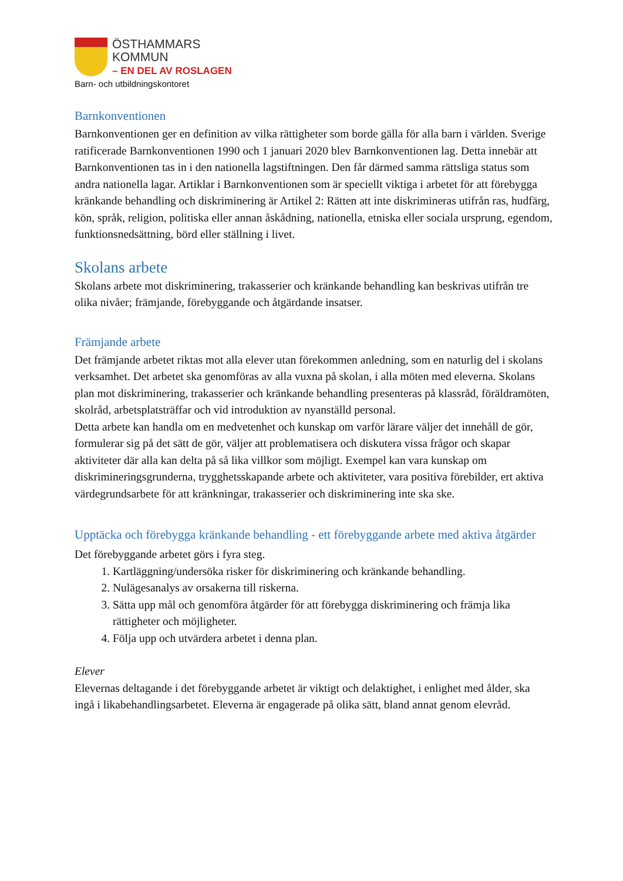ÖSTHAMMARS
KOMMUN
– EN DEL AV ROSLAGEN
Barn- och utbildningskontoret
Barnkonventionen
Barnkonventionen ger en definition av vilka rättigheter som borde gälla för alla barn i världen. Sverige ratificerade Barnkonventionen 1990 och 1 januari 2020 blev Barnkonventionen lag. Detta innebär att Barnkonventionen tas in i den nationella lagstiftningen. Den får därmed samma rättsliga status som andra nationella lagar. Artiklar i Barnkonventionen som är speciellt viktiga i arbetet för att förebygga kränkande behandling och diskriminering är Artikel 2: Rätten att inte diskrimineras utifrån ras, hudfärg, kön, språk, religion, politiska eller annan åskådning, nationella, etniska eller sociala ursprung, egendom, funktionsnedsättning, börd eller ställning i livet.
Skolans arbete
Skolans arbete mot diskriminering, trakasserier och kränkande behandling kan beskrivas utifrån tre olika nivåer; främjande, förebyggande och åtgärdande insatser.
Främjande arbete
Det främjande arbetet riktas mot alla elever utan förekommen anledning, som en naturlig del i skolans verksamhet. Det arbetet ska genomföras av alla vuxna på skolan, i alla möten med eleverna. Skolans plan mot diskriminering, trakasserier och kränkande behandling presenteras på klassråd, föräldramöten, skolråd, arbetsplatsträffar och vid introduktion av nyanställd personal.
Detta arbete kan handla om en medvetenhet och kunskap om varför lärare väljer det innehåll de gör, formulerar sig på det sätt de gör, väljer att problematisera och diskutera vissa frågor och skapar aktiviteter där alla kan delta på så lika villkor som möjligt. Exempel kan vara kunskap om diskrimineringsgrunderna, trygghetsskapande arbete och aktiviteter, vara positiva förebilder, ert aktiva värdegrundsarbete för att kränkningar, trakasserier och diskriminering inte ska ske.
Upptäcka och förebygga kränkande behandling - ett förebyggande arbete med aktiva åtgärder
Det förebyggande arbetet görs i fyra steg.
1. Kartläggning/undersöka risker för diskriminering och kränkande behandling.
2. Nulägesanalys av orsakerna till riskerna.
3. Sätta upp mål och genomföra åtgärder för att förebygga diskriminering och främja lika rättigheter och möjligheter.
4. Följa upp och utvärdera arbetet i denna plan.
Elever
Elevernas deltagande i det förebyggande arbetet är viktigt och delaktighet, i enlighet med ålder, ska ingå i likabehandlingsarbetet. Eleverna är engagerade på olika sätt, bland annat genom elevråd.